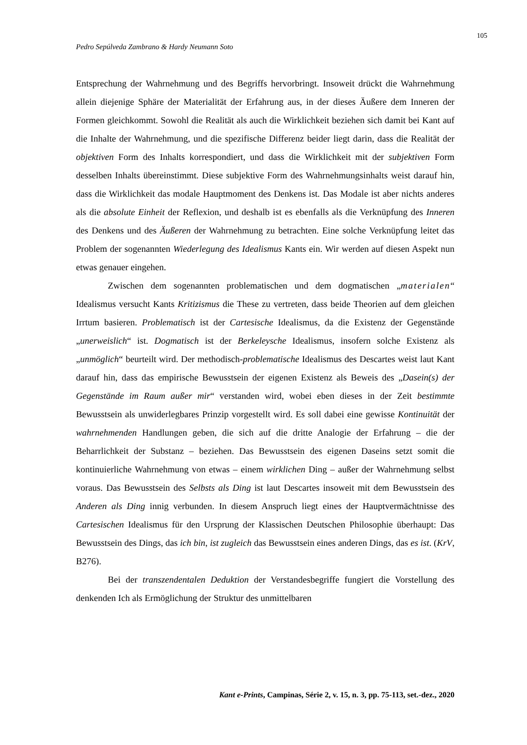105
Pedro Sepúlveda Zambrano & Hardy Neumann Soto
Entsprechung der Wahrnehmung und des Begriffs hervorbringt. Insoweit drückt die Wahrnehmung allein diejenige Sphäre der Materialität der Erfahrung aus, in der dieses Äußere dem Inneren der Formen gleichkommt. Sowohl die Realität als auch die Wirklichkeit beziehen sich damit bei Kant auf die Inhalte der Wahrnehmung, und die spezifische Differenz beider liegt darin, dass die Realität der objektiven Form des Inhalts korrespondiert, und dass die Wirklichkeit mit der subjektiven Form desselben Inhalts übereinstimmt. Diese subjektive Form des Wahrnehmungsinhalts weist darauf hin, dass die Wirklichkeit das modale Hauptmoment des Denkens ist. Das Modale ist aber nichts anderes als die absolute Einheit der Reflexion, und deshalb ist es ebenfalls als die Verknüpfung des Inneren des Denkens und des Äußeren der Wahrnehmung zu betrachten. Eine solche Verknüpfung leitet das Problem der sogenannten Wiederlegung des Idealismus Kants ein. Wir werden auf diesen Aspekt nun etwas genauer eingehen.
Zwischen dem sogenannten problematischen und dem dogmatischen „materialen“ Idealismus versucht Kants Kritizismus die These zu vertreten, dass beide Theorien auf dem gleichen Irrtum basieren. Problematisch ist der Cartesische Idealismus, da die Existenz der Gegenstände „unerweislich“ ist. Dogmatisch ist der Berkeleysche Idealismus, insofern solche Existenz als „unmöglich“ beurteilt wird. Der methodisch-problematische Idealismus des Descartes weist laut Kant darauf hin, dass das empirische Bewusstsein der eigenen Existenz als Beweis des „Dasein(s) der Gegenstände im Raum außer mir“ verstanden wird, wobei eben dieses in der Zeit bestimmte Bewusstsein als unwiderlegbares Prinzip vorgestellt wird. Es soll dabei eine gewisse Kontinuität der wahrnehmenden Handlungen geben, die sich auf die dritte Analogie der Erfahrung – die der Beharrlichkeit der Substanz – beziehen. Das Bewusstsein des eigenen Daseins setzt somit die kontinuierliche Wahrnehmung von etwas – einem wirklichen Ding – außer der Wahrnehmung selbst voraus. Das Bewusstsein des Selbsts als Ding ist laut Descartes insoweit mit dem Bewusstsein des Anderen als Ding innig verbunden. In diesem Anspruch liegt eines der Hauptvermächtnisse des Cartesischen Idealismus für den Ursprung der Klassischen Deutschen Philosophie überhaupt: Das Bewusstsein des Dings, das ich bin, ist zugleich das Bewusstsein eines anderen Dings, das es ist. (KrV, B276).
Bei der transzendentalen Deduktion der Verstandesbegriffe fungiert die Vorstellung des denkenden Ich als Ermöglichung der Struktur des unmittelbaren
Kant e-Prints, Campinas, Série 2, v. 15, n. 3, pp. 75-113, set.-dez., 2020